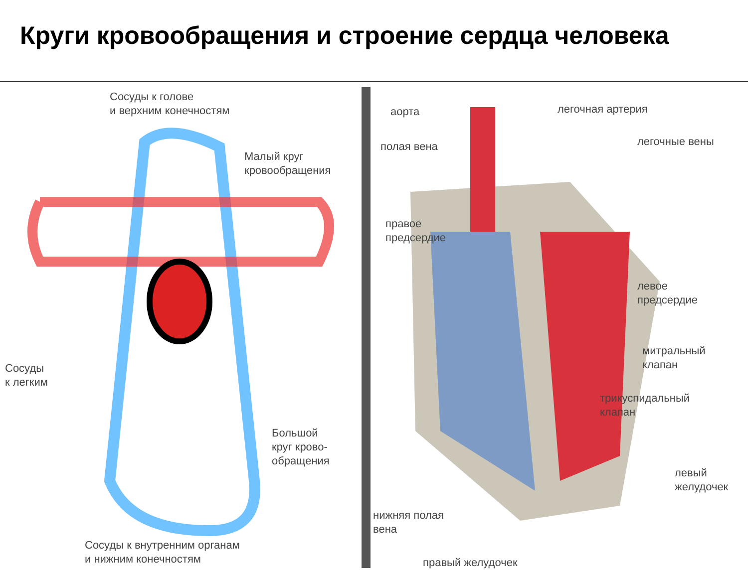Круги кровообращения и строение сердца человека
Сосуды к голове
и верхним конечностям
Малый круг
кровообращения
Сосуды
к легким
Большой
круг крово-
обращения
Сосуды к внутренним органам
и нижним конечностям
аорта
полая вена
правое
предсердие
легочная артерия
легочные вены
левое
предсердие
митральный
клапан
трикуспидальный
клапан
левый
желудочек
нижняя полая
вена
правый желудочек